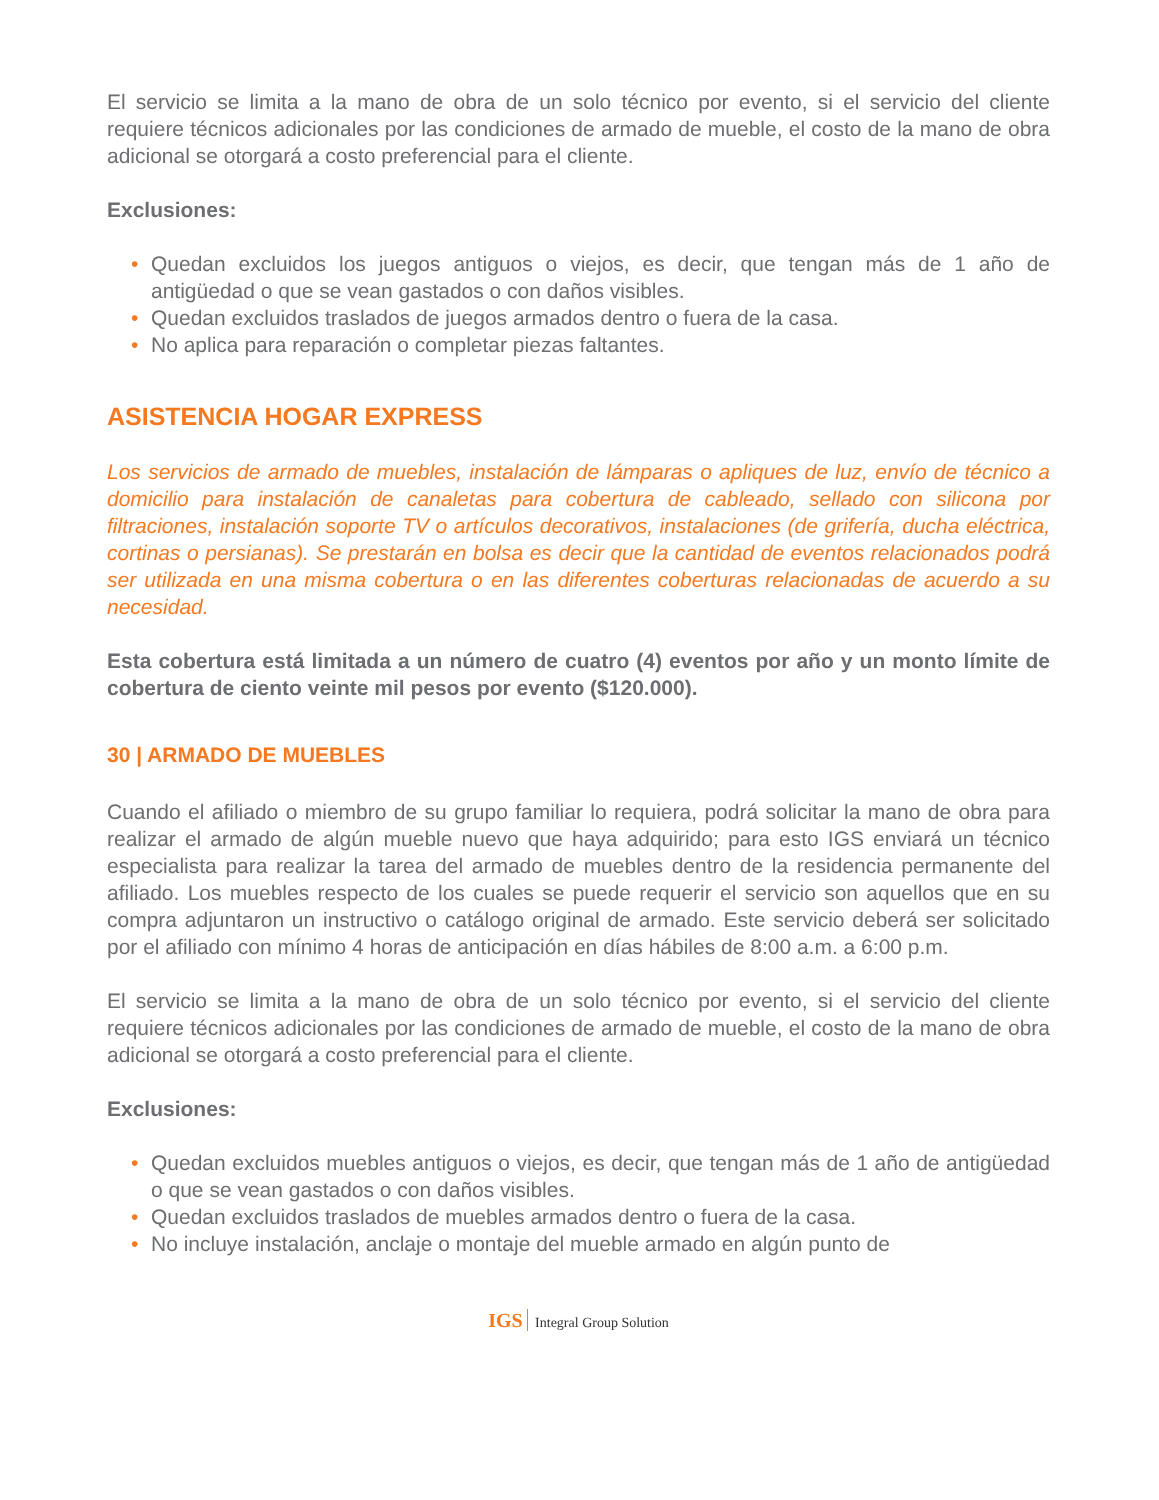El servicio se limita a la mano de obra de un solo técnico por evento, si el servicio del cliente requiere técnicos adicionales por las condiciones de armado de mueble, el costo de la mano de obra adicional se otorgará a costo preferencial para el cliente.
Exclusiones:
• Quedan excluidos los juegos antiguos o viejos, es decir, que tengan más de 1 año de antigüedad o que se vean gastados o con daños visibles.
• Quedan excluidos traslados de juegos armados dentro o fuera de la casa.
• No aplica para reparación o completar piezas faltantes.
ASISTENCIA HOGAR EXPRESS
Los servicios de armado de muebles, instalación de lámparas o apliques de luz, envío de técnico a domicilio para instalación de canaletas para cobertura de cableado, sellado con silicona por filtraciones, instalación soporte TV o artículos decorativos, instalaciones (de grifería, ducha eléctrica, cortinas o persianas). Se prestarán en bolsa es decir que la cantidad de eventos relacionados podrá ser utilizada en una misma cobertura o en las diferentes coberturas relacionadas de acuerdo a su necesidad.
Esta cobertura está limitada a un número de cuatro (4) eventos por año y un monto límite de cobertura de ciento veinte mil pesos por evento ($120.000).
30 | ARMADO DE MUEBLES
Cuando el afiliado o miembro de su grupo familiar lo requiera, podrá solicitar la mano de obra para realizar el armado de algún mueble nuevo que haya adquirido; para esto IGS enviará un técnico especialista para realizar la tarea del armado de muebles dentro de la residencia permanente del afiliado. Los muebles respecto de los cuales se puede requerir el servicio son aquellos que en su compra adjuntaron un instructivo o catálogo original de armado. Este servicio deberá ser solicitado por el afiliado con mínimo 4 horas de anticipación en días hábiles de 8:00 a.m. a 6:00 p.m.
El servicio se limita a la mano de obra de un solo técnico por evento, si el servicio del cliente requiere técnicos adicionales por las condiciones de armado de mueble, el costo de la mano de obra adicional se otorgará a costo preferencial para el cliente.
Exclusiones:
• Quedan excluidos muebles antiguos o viejos, es decir, que tengan más de 1 año de antigüedad o que se vean gastados o con daños visibles.
• Quedan excluidos traslados de muebles armados dentro o fuera de la casa.
• No incluye instalación, anclaje o montaje del mueble armado en algún punto de
IGS Integral Group Solution